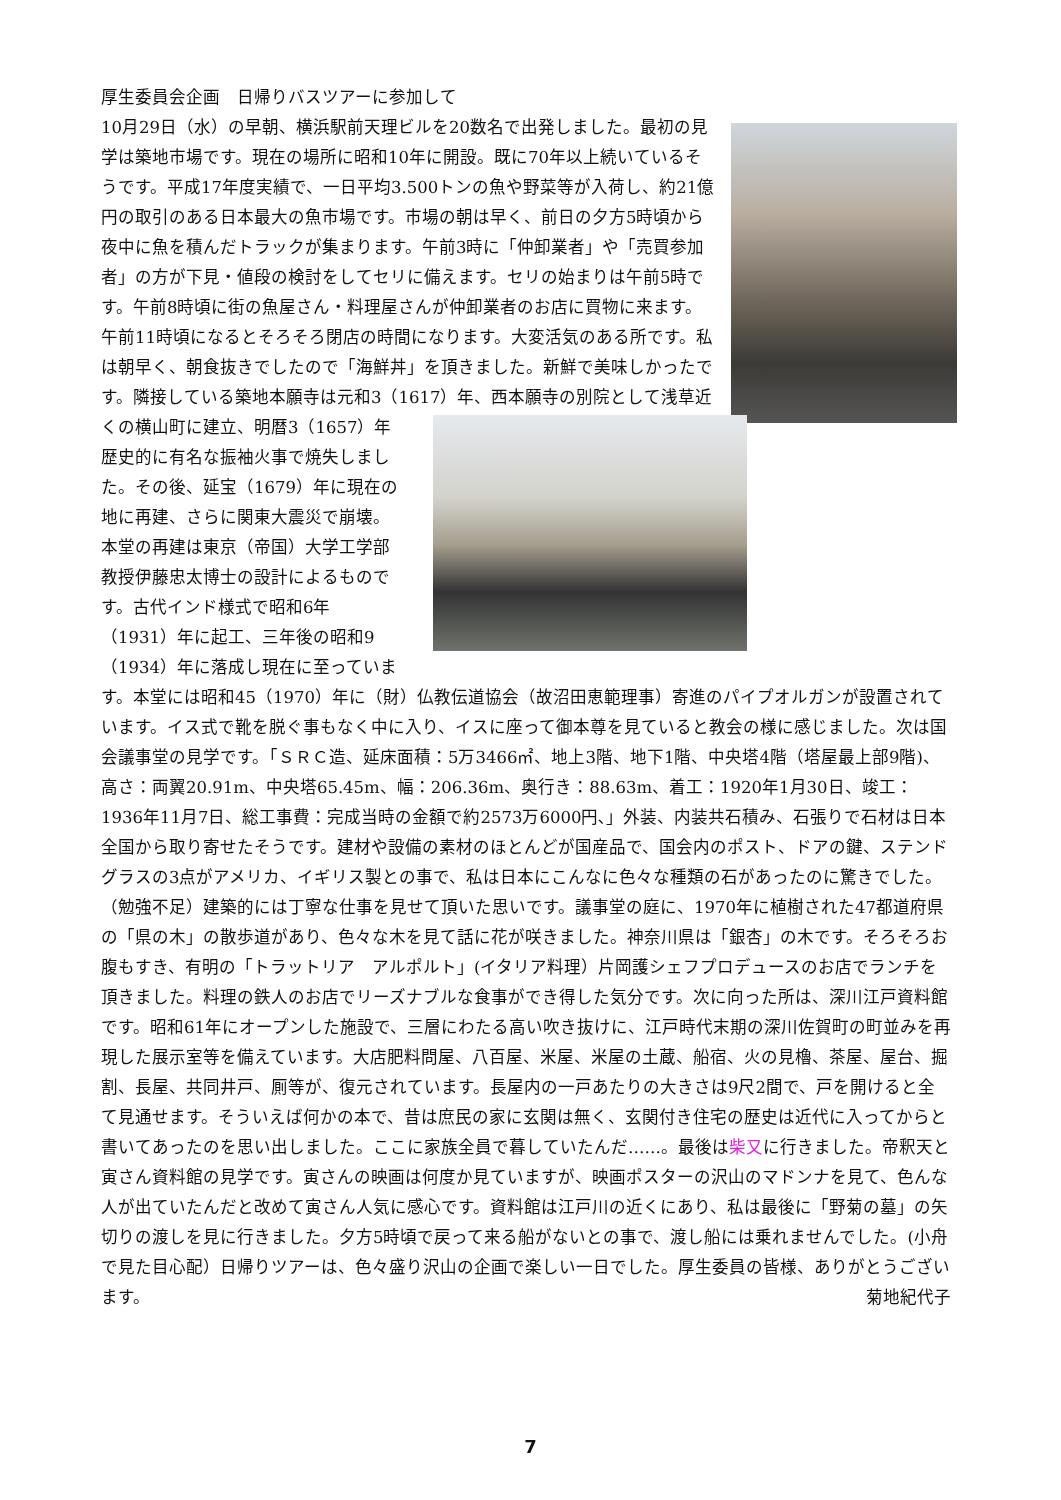厚生委員会企画　日帰りバスツアーに参加して
10月29日（水）の早朝、横浜駅前天理ビルを20数名で出発しました。最初の見学は築地市場です。現在の場所に昭和10年に開設。既に70年以上続いているそうです。平成17年度実績で、一日平均3.500トンの魚や野菜等が入荷し、約21億円の取引のある日本最大の魚市場です。市場の朝は早く、前日の夕方5時頃から夜中に魚を積んだトラックが集まります。午前3時に「仲卸業者」や「売買参加者」の方が下見・値段の検討をしてセリに備えます。セリの始まりは午前5時です。午前8時頃に街の魚屋さん・料理屋さんが仲卸業者のお店に買物に来ます。午前11時頃になるとそろそろ閉店の時間になります。大変活気のある所です。私は朝早く、朝食抜きでしたので「海鮮丼」を頂きました。新鮮で美味しかったです。隣接している築地本願寺は元和3（1617）年、西本願寺の別院として浅草近くの横山 町に建立、明暦3（1657）年歴史的に有名な振袖火事で焼失しました。その後、延宝（1679）年に現在の地に再建、さらに関東大震災で崩壊。本堂の再建は東京（帝国）大学工学部教授伊藤忠太博士の設計によるものです。古代インド様式で昭和6年（1931）年に起工、三年後の昭和9（1934）年に落成し現在に至っています。本堂には昭和45（1970）年に（財）仏教伝道協会（故沼田恵範理事）寄進のパイプオルガンが設置されています。イス式で靴を脱ぐ事もなく中に入り、イスに座って御本尊を見ていると教会の様に感じました。次は国会議事堂の見学です。「ＳＲＣ造、延床面積：5万3466㎡、地上3階、地下1階、中央塔4階（塔屋最上部9階)、高さ：両翼20.91m、中央塔65.45m、幅：206.36m、奥行き：88.63m、着工：1920年1月30日、竣工：1936年11月7日、総工事費：完成当時の金額で約2573万6000円､」外装、内装共石積み、石張りで石材は日本全国から取り寄せたそうです。建材や設備の素材のほとんどが国産品で、国会内のポスト、ドアの鍵、ステンドグラスの3点がアメリカ、イギリス製との事で、私は日本にこんなに色々な種類の石があったのに驚きでした。（勉強不足）建築的には丁寧な仕事を見せて頂いた思いです。議事堂の庭に、1970年に植樹された47都道府県の「県の木」の散歩道があり、色々な木を見て話に花が咲きました。神奈川県は「銀杏」の木です。そろそろお腹もすき、有明の「トラットリア　アルポルト」(イタリア料理）片岡護シェフプロデュースのお店でランチを頂きました。料理の鉄人のお店でリーズナブルな食事ができ得した気分です。次に向った所は、深川江戸資料館です。昭和61年にオープンした施設で、三層にわたる高い吹き抜けに、江戸時代末期の深川佐賀町の町並みを再現した展示室等を備えています。大店肥料問屋、八百屋、米屋、米屋の土蔵、船宿、火の見櫓、茶屋、屋台、掘割、長屋、共同井戸、厠等が、復元されています。長屋内の一戸あたりの大きさは9尺2間で、戸を開けると全て見通せます。そういえば何かの本で、昔は庶民の家に玄関は無く、玄関付き住宅の歴史は近代に入ってからと書いてあったのを思い出しました。ここに家族全員で暮していたんだ……。最後は柴又に行きました。帝釈天と寅さん資料館の見学です。寅さんの映画は何度か見ていますが、映画ポスターの沢山のマドンナを見て、色んな人が出ていたんだと改めて寅さん人気に感心です。資料館は江戸川の近くにあり、私は最後に「野菊の墓」の矢切りの渡しを見に行きました。夕方5時頃で戻って来る船がないとの事で、渡し船には乗れませんでした。(小舟で見た目心配）日帰りツアーは、色々盛り沢山の企画で楽しい一日でした。厚生委員の皆様、ありがとうございます。 菊地紀代子
7